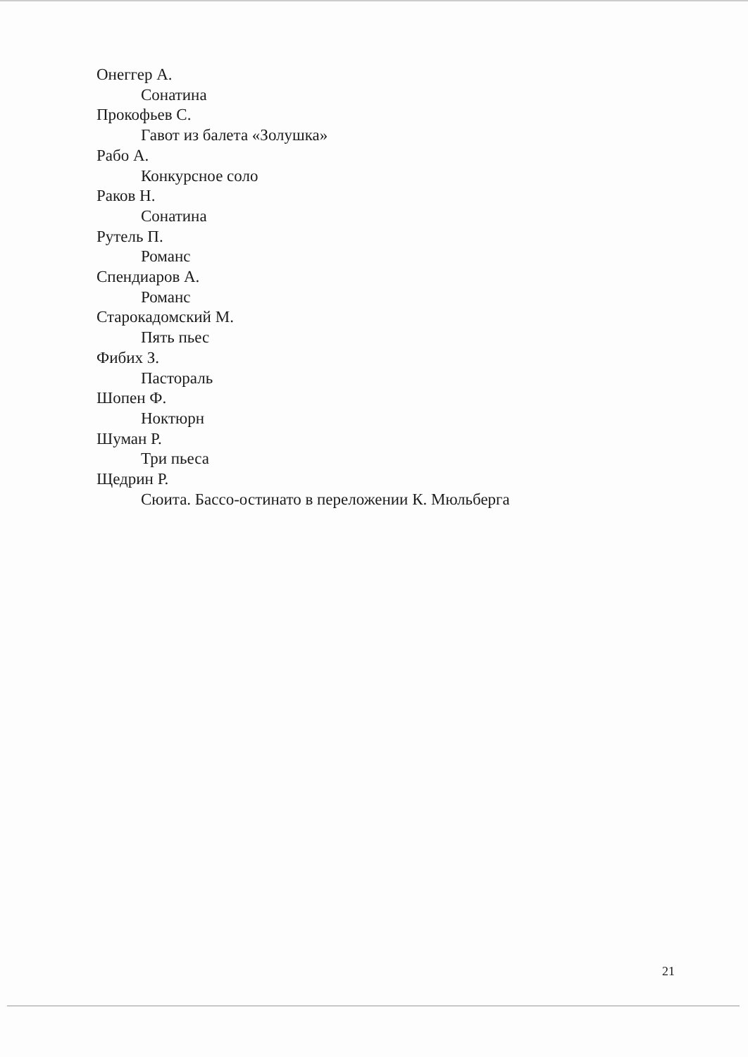Онеггер А.
Сонатина
Прокофьев С.
Гавот из балета «Золушка»
Рабо А.
Конкурсное соло
Раков Н.
Сонатина
Рутель П.
Романс
Спендиаров А.
Романс
Старокадомский М.
Пять пьес
Фибих З.
Пастораль
Шопен Ф.
Ноктюрн
Шуман Р.
Три пьеса
Щедрин Р.
Сюита. Бассо-остинато в переложении К. Мюльберга
21